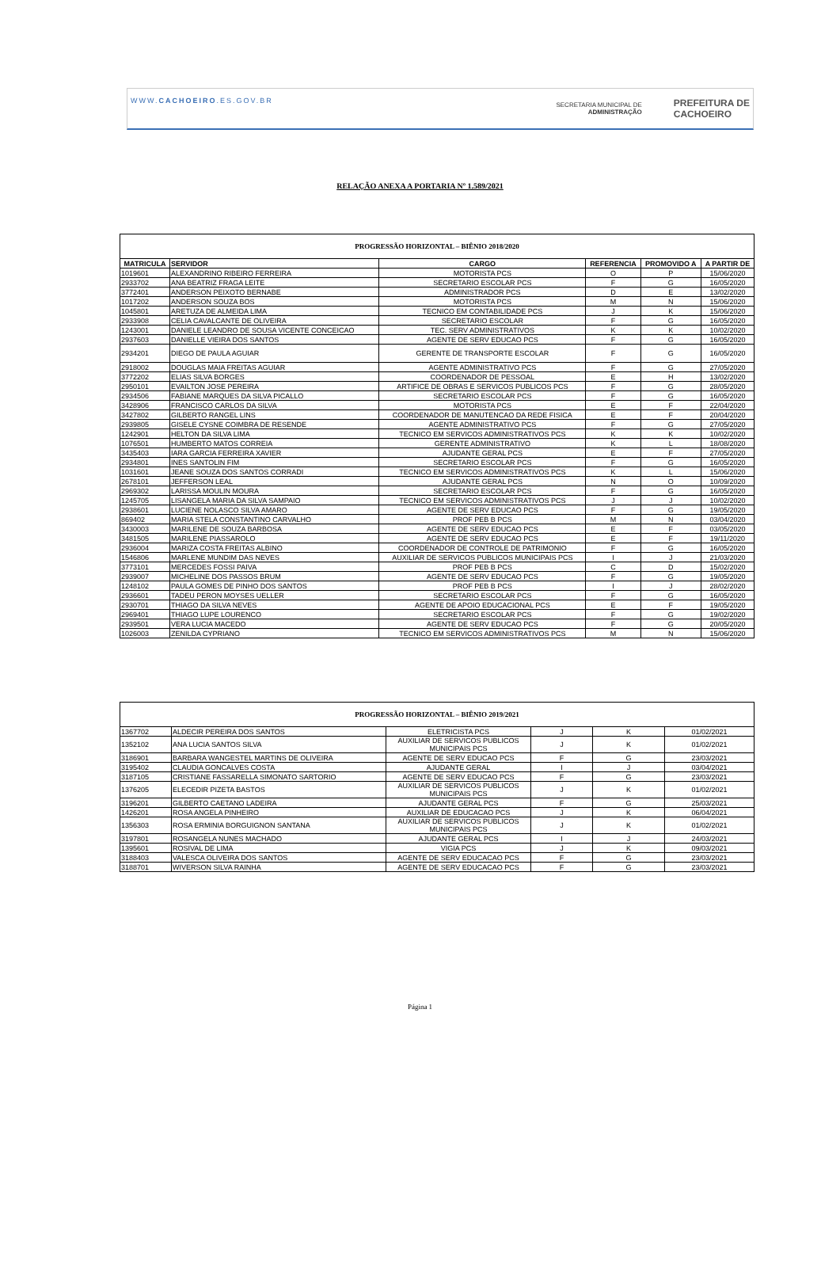WWW.CACHOEIRO.ES.GOV.BR SECRETARIA MUNICIPAL DE
ADMINISTRAÇÃO PREFEITURA DE
CACHOEIRO
RELAÇÃO ANEXA A PORTARIA Nº 1.589/2021
| PROGRESSÃO HORIZONTAL – BIÊNIO 2018/2020 | | | | | |
| --- | --- | --- | --- | --- | --- |
| MATRICULA | SERVIDOR | CARGO | REFERENCIA | PROMOVIDO A | A PARTIR DE |
| 1019601 | ALEXANDRINO RIBEIRO FERREIRA | MOTORISTA PCS | O | P | 15/06/2020 |
| 2933702 | ANA BEATRIZ FRAGA LEITE | SECRETARIO ESCOLAR PCS | F | G | 16/05/2020 |
| 3772401 | ANDERSON PEIXOTO BERNABE | ADMINISTRADOR PCS | D | E | 13/02/2020 |
| 1017202 | ANDERSON SOUZA BOS | MOTORISTA PCS | M | N | 15/06/2020 |
| 1045801 | ARETUZA DE ALMEIDA LIMA | TECNICO EM CONTABILIDADE PCS | J | K | 15/06/2020 |
| 2933908 | CELIA CAVALCANTE DE OLIVEIRA | SECRETARIO ESCOLAR | F | G | 16/05/2020 |
| 1243001 | DANIELE LEANDRO DE SOUSA VICENTE CONCEICAO | TEC. SERV ADMINISTRATIVOS | K | K | 10/02/2020 |
| 2937603 | DANIELLE VIEIRA DOS SANTOS | AGENTE DE SERV EDUCAO PCS | F | G | 16/05/2020 |
| 2934201 | DIEGO DE PAULA AGUIAR | GERENTE DE TRANSPORTE ESCOLAR | F | G | 16/05/2020 |
| 2918002 | DOUGLAS MAIA FREITAS AGUIAR | AGENTE ADMINISTRATIVO PCS | F | G | 27/05/2020 |
| 3772202 | ELIAS SILVA BORGES | COORDENADOR DE PESSOAL | E | H | 13/02/2020 |
| 2950101 | EVAILTON JOSE PEREIRA | ARTIFICE DE OBRAS E SERVICOS PUBLICOS PCS | F | G | 28/05/2020 |
| 2934506 | FABIANE MARQUES DA SILVA PICALLO | SECRETARIO ESCOLAR PCS | F | G | 16/05/2020 |
| 3428906 | FRANCISCO CARLOS DA SILVA | MOTORISTA PCS | E | F | 22/04/2020 |
| 3427802 | GILBERTO RANGEL LINS | COORDENADOR DE MANUTENCAO DA REDE FISICA | E | F | 20/04/2020 |
| 2939805 | GISELE CYSNE COIMBRA DE RESENDE | AGENTE ADMINISTRATIVO PCS | F | G | 27/05/2020 |
| 1242901 | HELTON DA SILVA LIMA | TECNICO EM SERVICOS ADMINISTRATIVOS PCS | K | K | 10/02/2020 |
| 1076501 | HUMBERTO MATOS CORREIA | GERENTE ADMINISTRATIVO | K | L | 18/08/2020 |
| 3435403 | IARA GARCIA FERREIRA XAVIER | AJUDANTE GERAL PCS | E | F | 27/05/2020 |
| 2934801 | INES SANTOLIN FIM | SECRETARIO ESCOLAR PCS | F | G | 16/05/2020 |
| 1031601 | JEANE SOUZA DOS SANTOS CORRADI | TECNICO EM SERVICOS ADMINISTRATIVOS PCS | K | L | 15/06/2020 |
| 2678101 | JEFFERSON LEAL | AJUDANTE GERAL PCS | N | O | 10/09/2020 |
| 2969302 | LARISSA MOULIN MOURA | SECRETARIO ESCOLAR PCS | F | G | 16/05/2020 |
| 1245705 | LISANGELA MARIA DA SILVA SAMPAIO | TECNICO EM SERVICOS ADMINISTRATIVOS PCS | J | J | 10/02/2020 |
| 2938601 | LUCIENE NOLASCO SILVA AMARO | AGENTE DE SERV EDUCAO PCS | F | G | 19/05/2020 |
| 869402 | MARIA STELA CONSTANTINO CARVALHO | PROF PEB B PCS | M | N | 03/04/2020 |
| 3430003 | MARILENE DE SOUZA BARBOSA | AGENTE DE SERV EDUCAO PCS | E | F | 03/05/2020 |
| 3481505 | MARILENE PIASSAROLO | AGENTE DE SERV EDUCAO PCS | E | F | 19/11/2020 |
| 2936004 | MARIZA COSTA FREITAS ALBINO | COORDENADOR DE CONTROLE DE PATRIMONIO | F | G | 16/05/2020 |
| 1546806 | MARLENE MUNDIM DAS NEVES | AUXILIAR DE SERVICOS PUBLICOS MUNICIPAIS PCS | I | J | 21/03/2020 |
| 3773101 | MERCEDES FOSSI PAIVA | PROF PEB B PCS | C | D | 15/02/2020 |
| 2939007 | MICHELINE DOS PASSOS BRUM | AGENTE DE SERV EDUCAO PCS | F | G | 19/05/2020 |
| 1248102 | PAULA GOMES DE PINHO DOS SANTOS | PROF PEB B PCS | I | J | 28/02/2020 |
| 2936601 | TADEU PERON MOYSES UELLER | SECRETARIO ESCOLAR PCS | F | G | 16/05/2020 |
| 2930701 | THIAGO DA SILVA NEVES | AGENTE DE APOIO EDUCACIONAL PCS | E | F | 19/05/2020 |
| 2969401 | THIAGO LUPE LOURENCO | SECRETARIO ESCOLAR PCS | F | G | 19/02/2020 |
| 2939501 | VERA LUCIA MACEDO | AGENTE DE SERV EDUCAO PCS | F | G | 20/05/2020 |
| 1026003 | ZENILDA CYPRIANO | TECNICO EM SERVICOS ADMINISTRATIVOS PCS | M | N | 15/06/2020 |
| PROGRESSÃO HORIZONTAL – BIÊNIO 2019/2021 | | | | | |
| --- | --- | --- | --- | --- | --- |
| 1367702 | ALDECIR PEREIRA DOS SANTOS | ELETRICISTA PCS | J | K | 01/02/2021 |
| 1352102 | ANA LUCIA SANTOS SILVA | AUXILIAR DE SERVICOS PUBLICOS MUNICIPAIS PCS | J | K | 01/02/2021 |
| 3186901 | BARBARA WANGESTEL MARTINS DE OLIVEIRA | AGENTE DE SERV EDUCAO PCS | F | G | 23/03/2021 |
| 3195402 | CLAUDIA GONCALVES COSTA | AJUDANTE GERAL | I | J | 03/04/2021 |
| 3187105 | CRISTIANE FASSARELLA SIMONATO SARTORIO | AGENTE DE SERV EDUCAO PCS | F | G | 23/03/2021 |
| 1376205 | ELECEDIR PIZETA BASTOS | AUXILIAR DE SERVICOS PUBLICOS MUNICIPAIS PCS | J | K | 01/02/2021 |
| 3196201 | GILBERTO CAETANO LADEIRA | AJUDANTE GERAL PCS | F | G | 25/03/2021 |
| 1426201 | ROSA ANGELA PINHEIRO | AUXILIAR DE EDUCACAO PCS | J | K | 06/04/2021 |
| 1356303 | ROSA ERMINIA BORGUIGNON SANTANA | AUXILIAR DE SERVICOS PUBLICOS MUNICIPAIS PCS | J | K | 01/02/2021 |
| 3197801 | ROSANGELA NUNES MACHADO | AJUDANTE GERAL PCS | I | J | 24/03/2021 |
| 1395601 | ROSIVAL DE LIMA | VIGIA PCS | J | K | 09/03/2021 |
| 3188403 | VALESCA OLIVEIRA DOS SANTOS | AGENTE DE SERV EDUCACAO PCS | F | G | 23/03/2021 |
| 3188701 | WIVERSON SILVA RAINHA | AGENTE DE SERV EDUCACAO PCS | F | G | 23/03/2021 |
Página 1